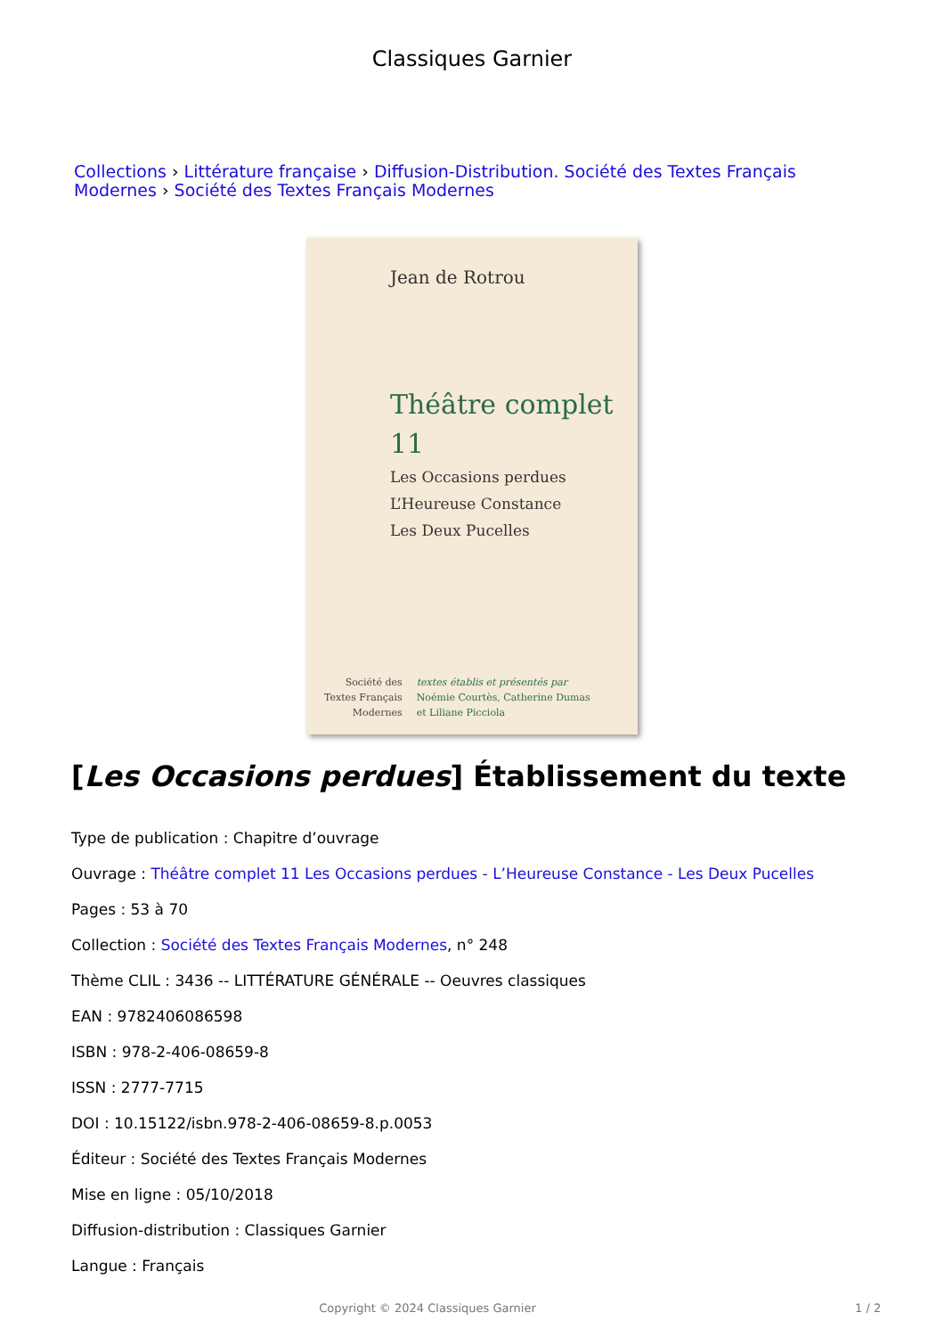Classiques Garnier
Collections › Littérature française › Diffusion-Distribution. Société des Textes Français Modernes › Société des Textes Français Modernes
Jean de Rotrou
Théâtre complet 11
Les Occasions perdues
L’Heureuse Constance
Les Deux Pucelles
Société des
Textes Français
Modernes
textes établis et présentés par
Noémie Courtès, Catherine Dumas
et Liliane Picciola
[Les Occasions perdues] Établissement du texte
Type de publication : Chapitre d’ouvrage
Ouvrage : Théâtre complet 11 Les Occasions perdues - L’Heureuse Constance - Les Deux Pucelles
Pages : 53 à 70
Collection : Société des Textes Français Modernes, n° 248
Thème CLIL : 3436 -- LITTÉRATURE GÉNÉRALE -- Oeuvres classiques
EAN : 9782406086598
ISBN : 978-2-406-08659-8
ISSN : 2777-7715
DOI : 10.15122/isbn.978-2-406-08659-8.p.0053
Éditeur : Société des Textes Français Modernes
Mise en ligne : 05/10/2018
Diffusion-distribution : Classiques Garnier
Langue : Français
Copyright © 2024 Classiques Garnier 1 / 2